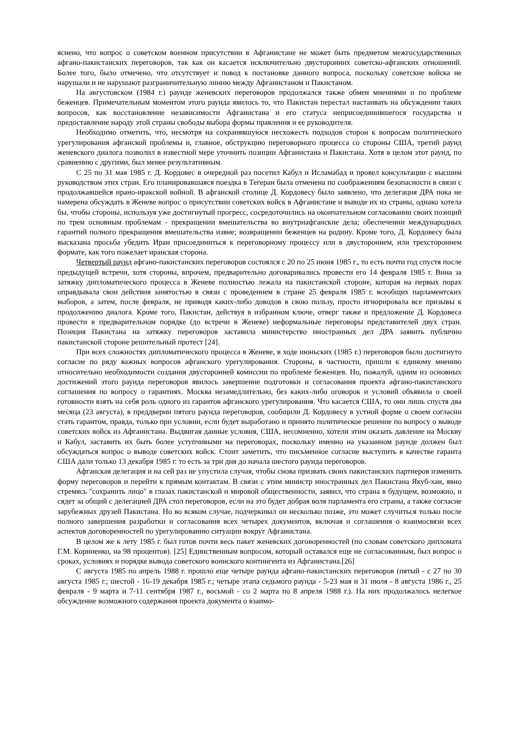яснено, что вопрос о советском военном присутствии в Афганистане не может быть предметом межгосударственных афгано-пакистанских переговоров, так как он касается исключительно двусторонних советско-афганских отношений. Более того, было отмечено, что отсутствует и повод к постановке данного вопроса, поскольку советские войска не нарушали и не нарушают разграничительную линию между Афганистаном и Пакистаном.
На августовском (1984 г.) раунде женевских переговоров продолжался также обмен мнениями и по проблеме беженцев. Примечательным моментом этого раунда явилось то, что Пакистан перестал настаивать на обсуждении таких вопросов, как восстановление независимости Афганистана и его статуса неприсоединившегося государства и предоставление народу этой страны свободы выбора формы правления и ее руководителя.
Необходимо отметить, что, несмотря на сохранявшуюся несхожесть подходов сторон к вопросам политического урегулирования афганской проблемы и, главное, обструкцию переговорного процесса со стороны США, третий раунд женевского диалога позволил в известной мере уточнить позиции Афганистана и Пакистана. Хотя в целом этот раунд, по сравнению с другими, был менее результативным.
С 25 по 31 мая 1985 г. Д. Кордовес в очередной раз посетил Кабул и Исламабад и провел консультации с высшим руководством этих стран. Его планировавшаяся поездка в Тегеран была отменена по соображениям безопасности в связи с продолжавшейся ирано-иракской войной. В афганской столице Д. Кордовесу было заявлено, что делегация ДРА пока не намерена обсуждать в Женеве вопрос о присутствии советских войск в Афганистане и выводе их из страны, однако хотела бы, чтобы стороны, используя уже достигнутый прогресс, сосредоточились на окончательном согласовании своих позиций по трем основным проблемам - прекращении вмешательства во внутриафганские дела; обеспечении международных гарантий полного прекращения вмешательства извне; возвращении беженцев на родину. Кроме того, Д. Кордовесу была высказана просьба убедить Иран присоединиться к переговорному процессу или в двустороннем, или трехстороннем формате, как того пожелает иранская сторона.
Четвертый раунд афгано-пакистанских переговоров состоялся с 20 по 25 июня 1985 г., то есть почти год спустя после предыдущей встречи, хотя стороны, впрочем, предварительно договаривались провести его 14 февраля 1985 г. Вина за затяжку дипломатического процесса в Женеве полностью лежала на пакистанской стороне, которая на первых порах оправдывала свои действия занятостью в связи с проведением в стране 25 февраля 1985 г. всеобщих парламентских выборов, а затем, после февраля, не приводя каких-либо доводов в свою пользу, просто игнорировала все призывы к продолжению диалога. Кроме того, Пакистан, действуя в избранном ключе, отверг также и предложение Д. Кордовеса провести в предварительном порядке (до встречи в Женеве) неформальные переговоры представителей двух стран. Позиция Пакистана на затяжку переговоров заставила министерство иностранных дел ДРА заявить публично пакистанской стороне решительный протест [24].
При всех сложностях дипломатического процесса в Женеве, в ходе июньских (1985 г.) переговоров было достигнуто согласие по ряду важных вопросов афганского урегулирования. Стороны, в частности, пришли к единому мнению относительно необходимости создания двусторонней комиссии по проблеме беженцев. Но, пожалуй, одним из основных достижений этого раунда переговоров явилось завершение подготовки и согласования проекта афгано-пакистанского соглашения по вопросу о гарантиях. Москва незамедлительно, без каких-либо оговорок и условий объявила о своей готовности взять на себя роль одного из гарантов афганского урегулирования. Что касается США, то они лишь спустя два месяца (23 августа), в преддверии пятого раунда переговоров, сообщили Д. Кордовесу в устной форме о своем согласии стать гарантом, правда, только при условии, если будет выработано и принято политическое решение по вопросу о выводе советских войск из Афганистана. Выдвигая данные условия, США, несомненно, хотели этим оказать давление на Москву и Кабул, заставить их быть более уступчивыми на переговорах, поскольку именно на указанном раунде должен был обсуждаться вопрос о выводе советских войск. Стоит заметить, что письменное согласие выступить в качестве гаранта США дали только 13 декабря 1985 г. то есть за три дня до начала шестого раунда переговоров.
Афганская делегация и на сей раз не упустила случая, чтобы снова призвать своих пакистанских партнеров изменить форму переговоров и перейти к прямым контактам. В связи с этим министр иностранных дел Пакистана Якуб-хан, явно стремясь "сохранить лицо" в глазах пакистанской и мировой общественности, заявил, что страна в будущем, возможно, и сядет за общий с делегацией ДРА стол переговоров, если на это будет добрая воля парламента его страны, а также согласие зарубежных друзей Пакистана. Но во всяком случае, подчеркивал он несколько позже, это может случиться только после полного завершения разработки и согласования всех четырех документов, включая и соглашения о взаимосвязи всех аспектов договоренностей по урегулированию ситуации вокруг Афганистана.
В целом же к лету 1985 г. был готов почти весь пакет женевских договоренностей (по словам советского дипломата Г.М. Корниенко, на 98 процентов). [25] Единственным вопросом, который оставался еще не согласованным, был вопрос о сроках, условиях и порядке вывода советского воинского контингента из Афганистана.[26]
С августа 1985 по апрель 1988 г. прошло еще четыре раунда афгано-пакистанских переговоров (пятый - с 27 по 30 августа 1985 г.; шестой - 16-19 декабря 1985 г.; четыре этапа седьмого раунда - 5-23 мая и 31 июля - 8 августа 1986 г., 25 февраля - 9 марта и 7-11 сентября 1987 г., восьмой - со 2 марта по 8 апреля 1988 г.). На них продолжалось нелегкое обсуждение возможного содержания проекта документа о взаимо-